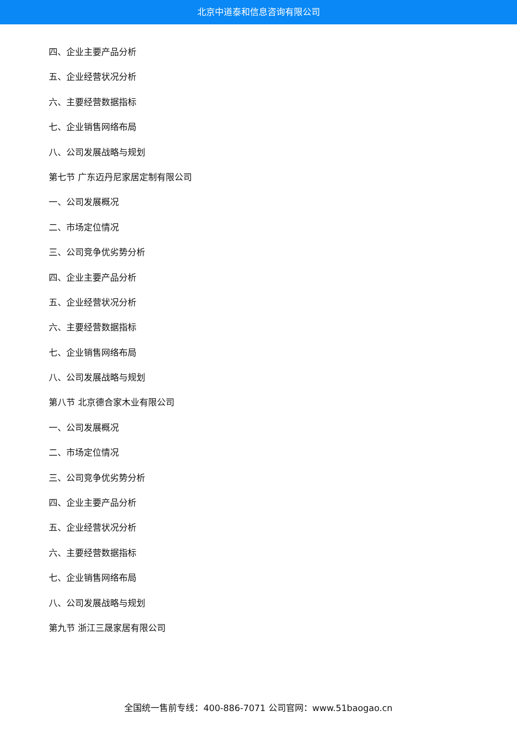北京中道泰和信息咨询有限公司
四、企业主要产品分析
五、企业经营状况分析
六、主要经营数据指标
七、企业销售网络布局
八、公司发展战略与规划
第七节 广东迈丹尼家居定制有限公司
一、公司发展概况
二、市场定位情况
三、公司竞争优劣势分析
四、企业主要产品分析
五、企业经营状况分析
六、主要经营数据指标
七、企业销售网络布局
八、公司发展战略与规划
第八节 北京德合家木业有限公司
一、公司发展概况
二、市场定位情况
三、公司竞争优劣势分析
四、企业主要产品分析
五、企业经营状况分析
六、主要经营数据指标
七、企业销售网络布局
八、公司发展战略与规划
第九节 浙江三晟家居有限公司
全国统一售前专线：400-886-7071 公司官网：www.51baogao.cn